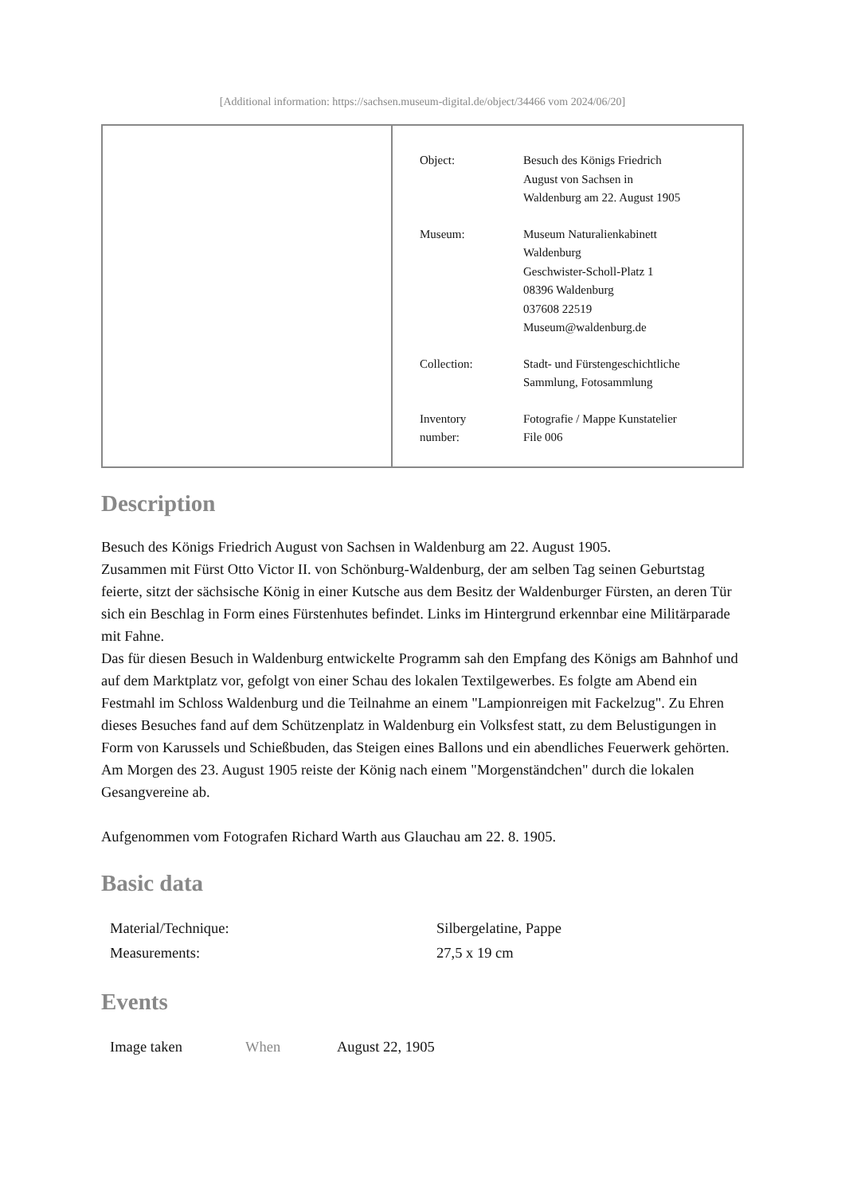[Additional information: https://sachsen.museum-digital.de/object/34466 vom 2024/06/20]
| Object: | Besuch des Königs Friedrich August von Sachsen in Waldenburg am 22. August 1905 |
| Museum: | Museum Naturalienkabinett Waldenburg Geschwister-Scholl-Platz 1 08396 Waldenburg 037608 22519 Museum@waldenburg.de |
| Collection: | Stadt- und Fürstengeschichtliche Sammlung, Fotosammlung |
| Inventory number: | Fotografie / Mappe Kunstatelier File 006 |
Description
Besuch des Königs Friedrich August von Sachsen in Waldenburg am 22. August 1905.
Zusammen mit Fürst Otto Victor II. von Schönburg-Waldenburg, der am selben Tag seinen Geburtstag feierte, sitzt der sächsische König in einer Kutsche aus dem Besitz der Waldenburger Fürsten, an deren Tür sich ein Beschlag in Form eines Fürstenhutes befindet. Links im Hintergrund erkennbar eine Militärparade mit Fahne.
Das für diesen Besuch in Waldenburg entwickelte Programm sah den Empfang des Königs am Bahnhof und auf dem Marktplatz vor, gefolgt von einer Schau des lokalen Textilgewerbes. Es folgte am Abend ein Festmahl im Schloss Waldenburg und die Teilnahme an einem "Lampionreigen mit Fackelzug". Zu Ehren dieses Besuches fand auf dem Schützenplatz in Waldenburg ein Volksfest statt, zu dem Belustigungen in Form von Karussels und Schießbuden, das Steigen eines Ballons und ein abendliches Feuerwerk gehörten. Am Morgen des 23. August 1905 reiste der König nach einem "Morgenständchen" durch die lokalen Gesangvereine ab.
Aufgenommen vom Fotografen Richard Warth aus Glauchau am 22. 8. 1905.
Basic data
| Material/Technique: | Silbergelatine, Pappe |
| Measurements: | 27,5 x 19 cm |
Events
| Image taken | When | August 22, 1905 |